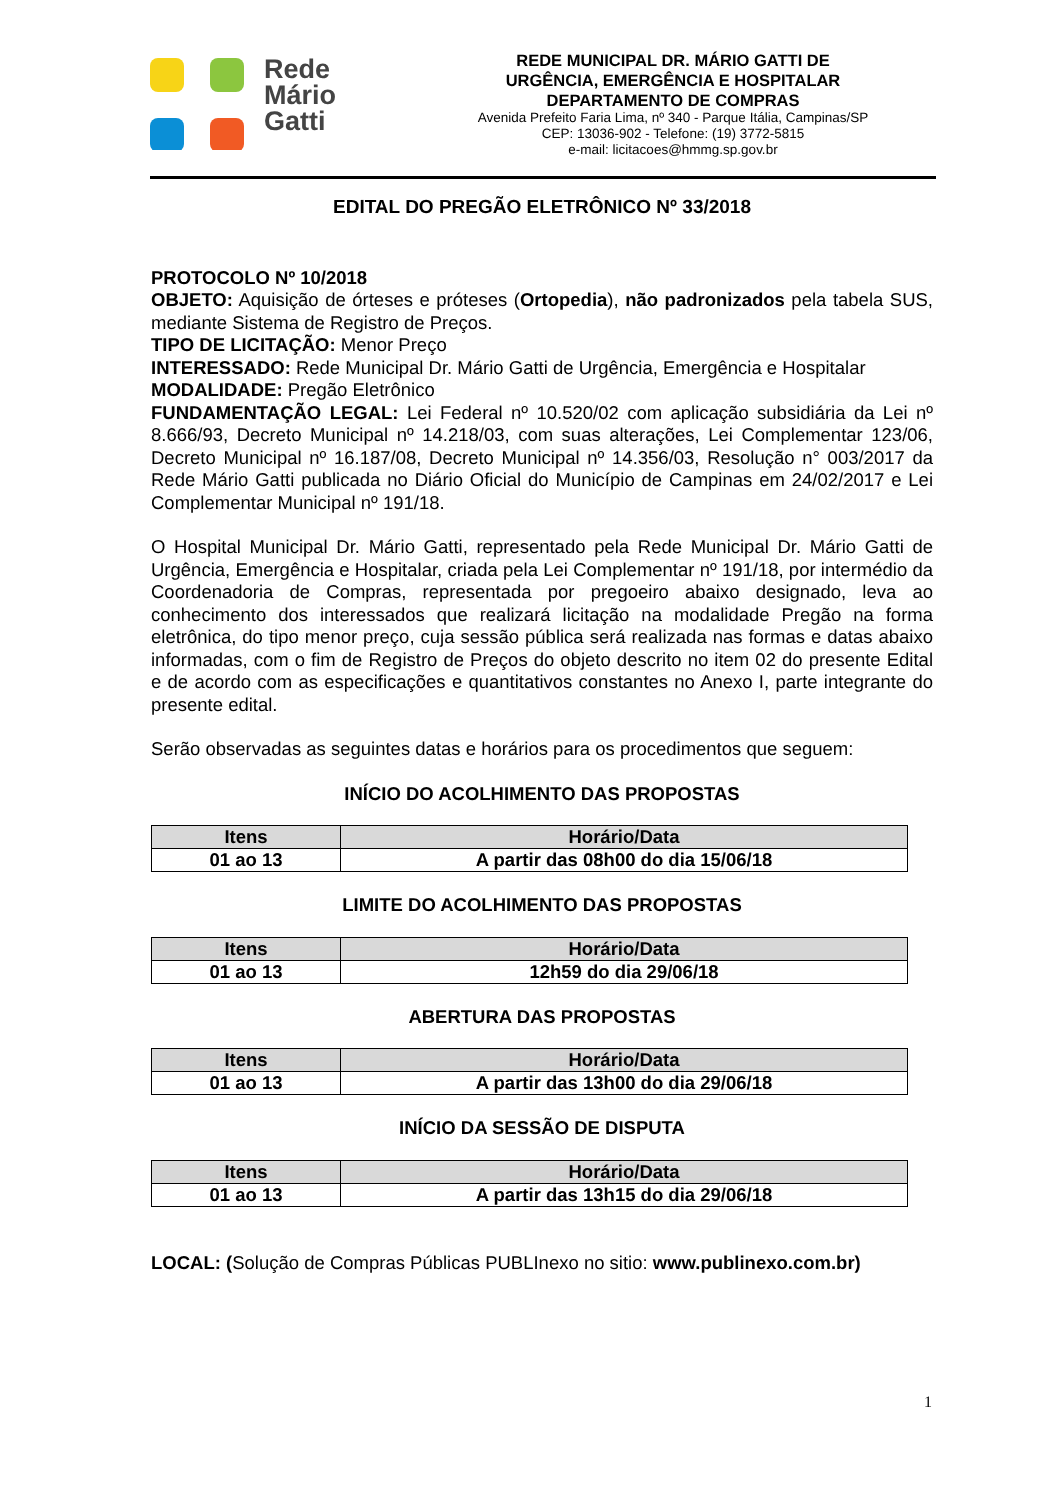Rede
Mário
Gatti
REDE MUNICIPAL DR. MÁRIO GATTI DE
URGÊNCIA, EMERGÊNCIA E HOSPITALAR
DEPARTAMENTO DE COMPRAS
Avenida Prefeito Faria Lima, nº 340 - Parque Itália, Campinas/SP
CEP: 13036-902 - Telefone: (19) 3772-5815
e-mail: licitacoes@hmmg.sp.gov.br
EDITAL DO PREGÃO ELETRÔNICO Nº 33/2018
PROTOCOLO Nº 10/2018
OBJETO: Aquisição de órteses e próteses (Ortopedia), não padronizados pela tabela SUS, mediante Sistema de Registro de Preços.
TIPO DE LICITAÇÃO: Menor Preço
INTERESSADO: Rede Municipal Dr. Mário Gatti de Urgência, Emergência e Hospitalar
MODALIDADE: Pregão Eletrônico
FUNDAMENTAÇÃO LEGAL: Lei Federal nº 10.520/02 com aplicação subsidiária da Lei nº 8.666/93, Decreto Municipal nº 14.218/03, com suas alterações, Lei Complementar 123/06, Decreto Municipal nº 16.187/08, Decreto Municipal nº 14.356/03, Resolução n° 003/2017 da Rede Mário Gatti publicada no Diário Oficial do Município de Campinas em 24/02/2017 e Lei Complementar Municipal nº 191/18.
O Hospital Municipal Dr. Mário Gatti, representado pela Rede Municipal Dr. Mário Gatti de Urgência, Emergência e Hospitalar, criada pela Lei Complementar nº 191/18, por intermédio da Coordenadoria de Compras, representada por pregoeiro abaixo designado, leva ao conhecimento dos interessados que realizará licitação na modalidade Pregão na forma eletrônica, do tipo menor preço, cuja sessão pública será realizada nas formas e datas abaixo informadas, com o fim de Registro de Preços do objeto descrito no item 02 do presente Edital e de acordo com as especificações e quantitativos constantes no Anexo I, parte integrante do presente edital.
Serão observadas as seguintes datas e horários para os procedimentos que seguem:
INÍCIO DO ACOLHIMENTO DAS PROPOSTAS
| Itens | Horário/Data |
| --- | --- |
| 01 ao 13 | A partir das 08h00 do dia 15/06/18 |
LIMITE DO ACOLHIMENTO DAS PROPOSTAS
| Itens | Horário/Data |
| --- | --- |
| 01 ao 13 | 12h59 do dia 29/06/18 |
ABERTURA DAS PROPOSTAS
| Itens | Horário/Data |
| --- | --- |
| 01 ao 13 | A partir das 13h00 do dia 29/06/18 |
INÍCIO DA SESSÃO DE DISPUTA
| Itens | Horário/Data |
| --- | --- |
| 01 ao 13 | A partir das 13h15 do dia 29/06/18 |
LOCAL: (Solução de Compras Públicas PUBLInexo no sitio: www.publinexo.com.br)
1